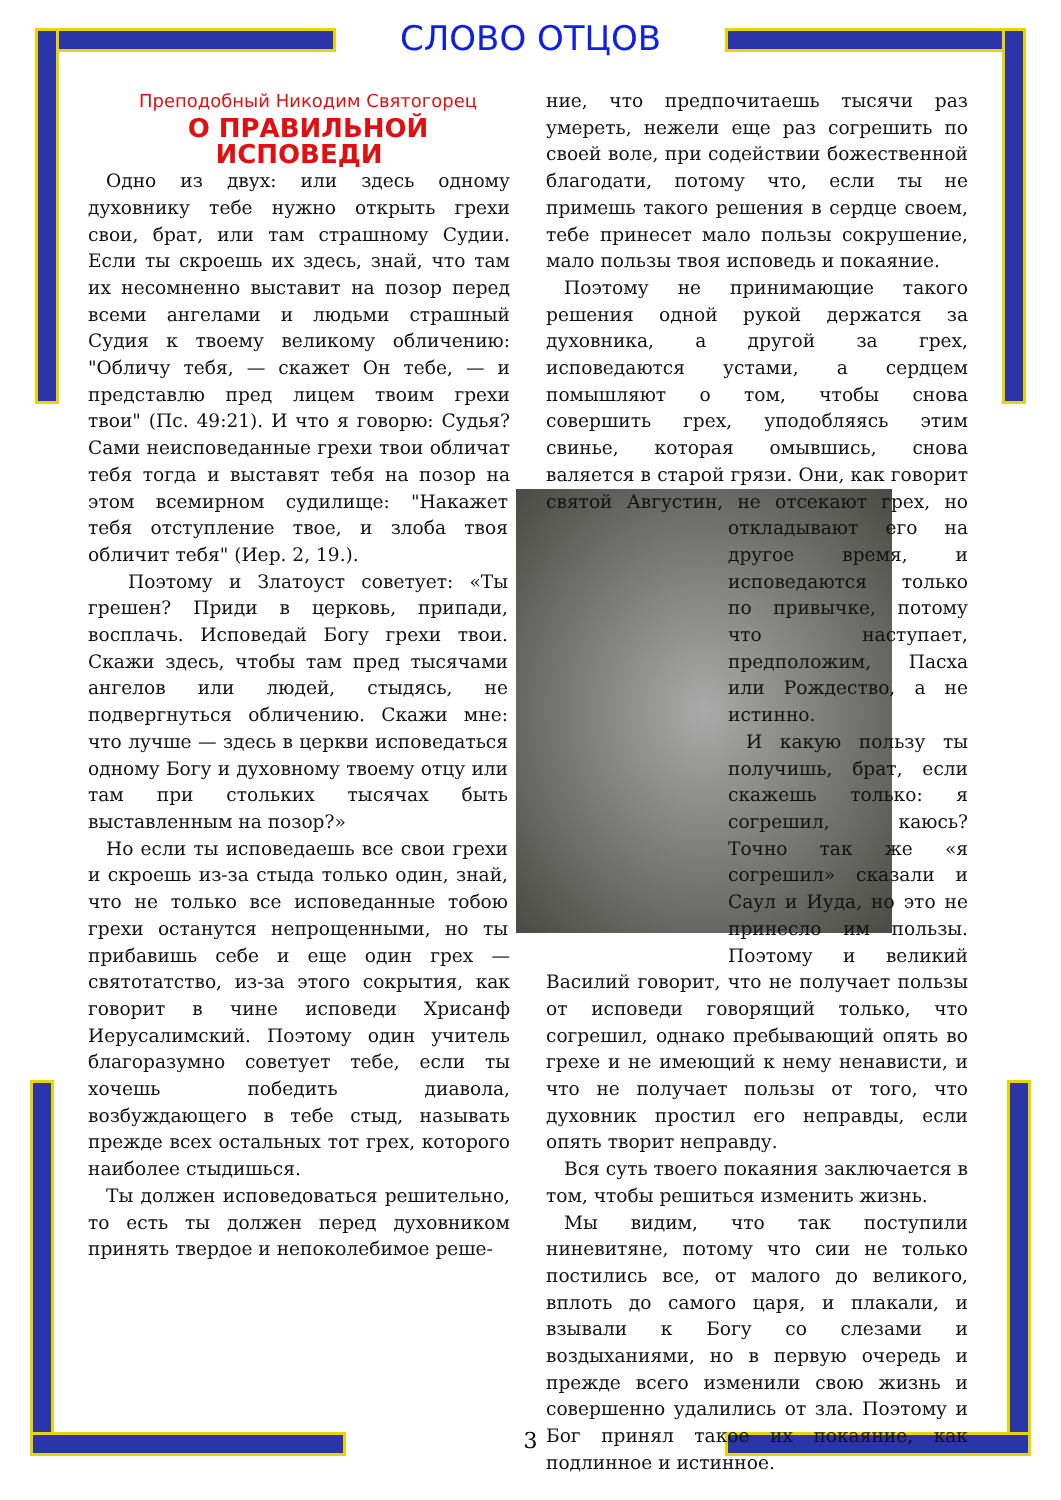СЛОВО ОТЦОВ
Преподобный Никодим Святогорец
О ПРАВИЛЬНОЙ ИСПОВЕДИ
Одно из двух: или здесь одному духовнику тебе нужно открыть грехи свои, брат, или там страшному Судии. Если ты скроешь их здесь, знай, что там их несомненно выставит на позор перед всеми ангелами и людьми страшный Судия к твоему великому обличению: "Обличу тебя, — скажет Он тебе, — и представлю пред лицем твоим грехи твои" (Пс. 49:21). И что я говорю: Судья? Сами неисповеданные грехи твои обличат тебя тогда и выставят тебя на позор на этом всемир ном судилище: "Накажет тебя отступление твое, и злоба твоя обличит тебя" (Иер. 2, 19.).
Поэтому и Златоуст советует: «Ты грешен? Приди в церковь, припади, восплачь. Исповедай Богу грехи твои. Скажи здесь, чтобы там пред тысячами ангелов или людей, стыдясь, не подвергнуться обличению. Скажи мне: что лучше — здесь в церкви исповедаться одному Богу и духовному твоему отцу или там при стольких тысячах быть выставленным на позор?»
Но если ты исповедаешь все свои грехи и скроешь из-за стыда только один, знай, что не только все исповеданные тобою грехи останутся непрощенными, но ты прибавишь себе и еще один грех — святотатство, из-за этого сокрытия, как говорит в чине исповеди Хрисанф Иерусалимский. Поэтому один учитель благоразумно советует тебе, если ты хочешь победить диавола, возбуждающего в тебе стыд, называть прежде всех остальных тот грех, которого наиболее стыдишься.
Ты должен исповедоваться решительно, то есть ты должен перед духовником принять твердое и непоколебимое реше-
ние, что предпочитаешь тысячи раз умереть, нежели еще раз согрешить по своей воле, при содействии божественной благодати, потому что, если ты не примешь такого решения в сердце своем, тебе принесет мало пользы сокрушение, мало пользы твоя исповедь и покаяние.
Поэтому не принимающие такого решения одной рукой держатся за духовника, а другой за грех, исповедаются устами, а сердцем помышляют о том, чтобы снова совершить грех, уподобляясь этим свинье, которая омывшись, снова валяется в старой грязи. Они, как говорит святой Августин, не отсекают грех, но откладывают его на другое время, и исповедаются только по привычке, потому что наступает, предположим, Пасха или Рождество, а не истинно.
И какую пользу ты получишь, брат, если скажешь только: я согрешил, каюсь? Точно так же «я согрешил» сказали и Саул и Иуда, но это не принесло им пользы. Поэтому и великий Василий говорит, что не получает пользы от исповеди говорящий только, что согрешил, однако пребывающий опять во грехе и не имеющий к нему ненависти, и что не получает пользы от того, что духовник простил его неправды, если опять творит неправду.
Вся суть твоего покаяния заключается в том, чтобы решиться изменить жизнь.
Мы видим, что так поступили ниневитяне, потому что сии не только постились все, от малого до великого, вплоть до самого царя, и плакали, и взывали к Богу со слезами и воздыханиями, но в первую очередь и прежде всего изменили свою жизнь и совершенно удалились от зла. Поэтому и Бог принял такое их покаяние, как подлинное и истинное.
3